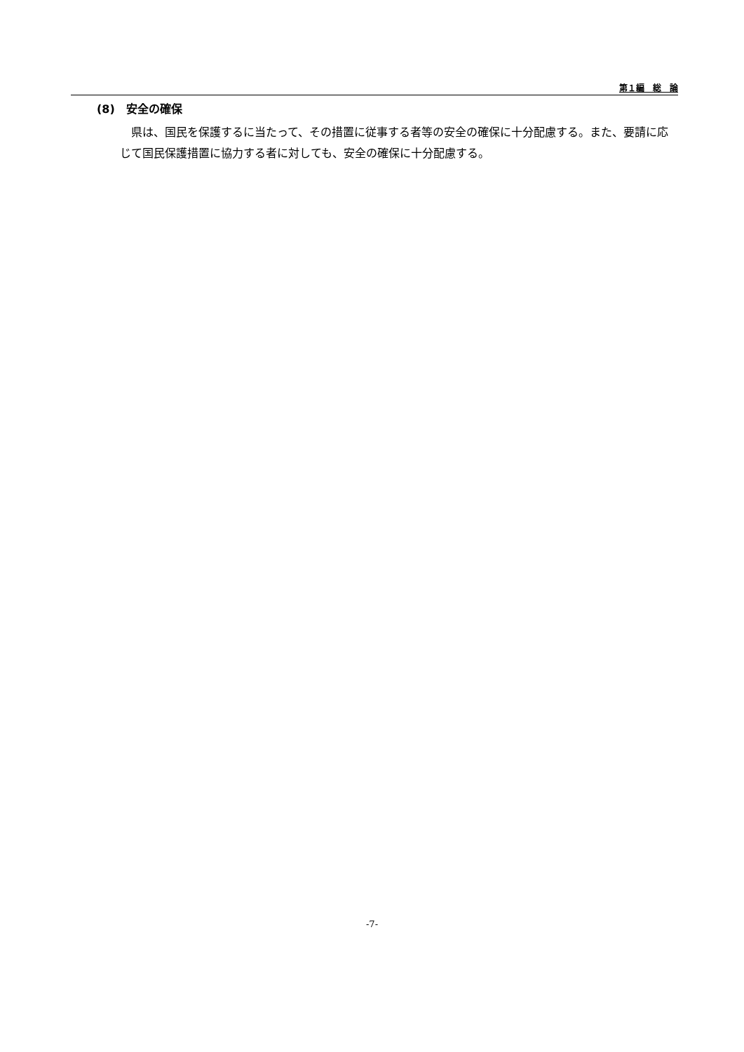第１編　総　論
(8)　安全の確保
県は、国民を保護するに当たって、その措置に従事する者等の安全の確保に十分配慮する。また、要請に応じて国民保護措置に協力する者に対しても、安全の確保に十分配慮する。
-7-